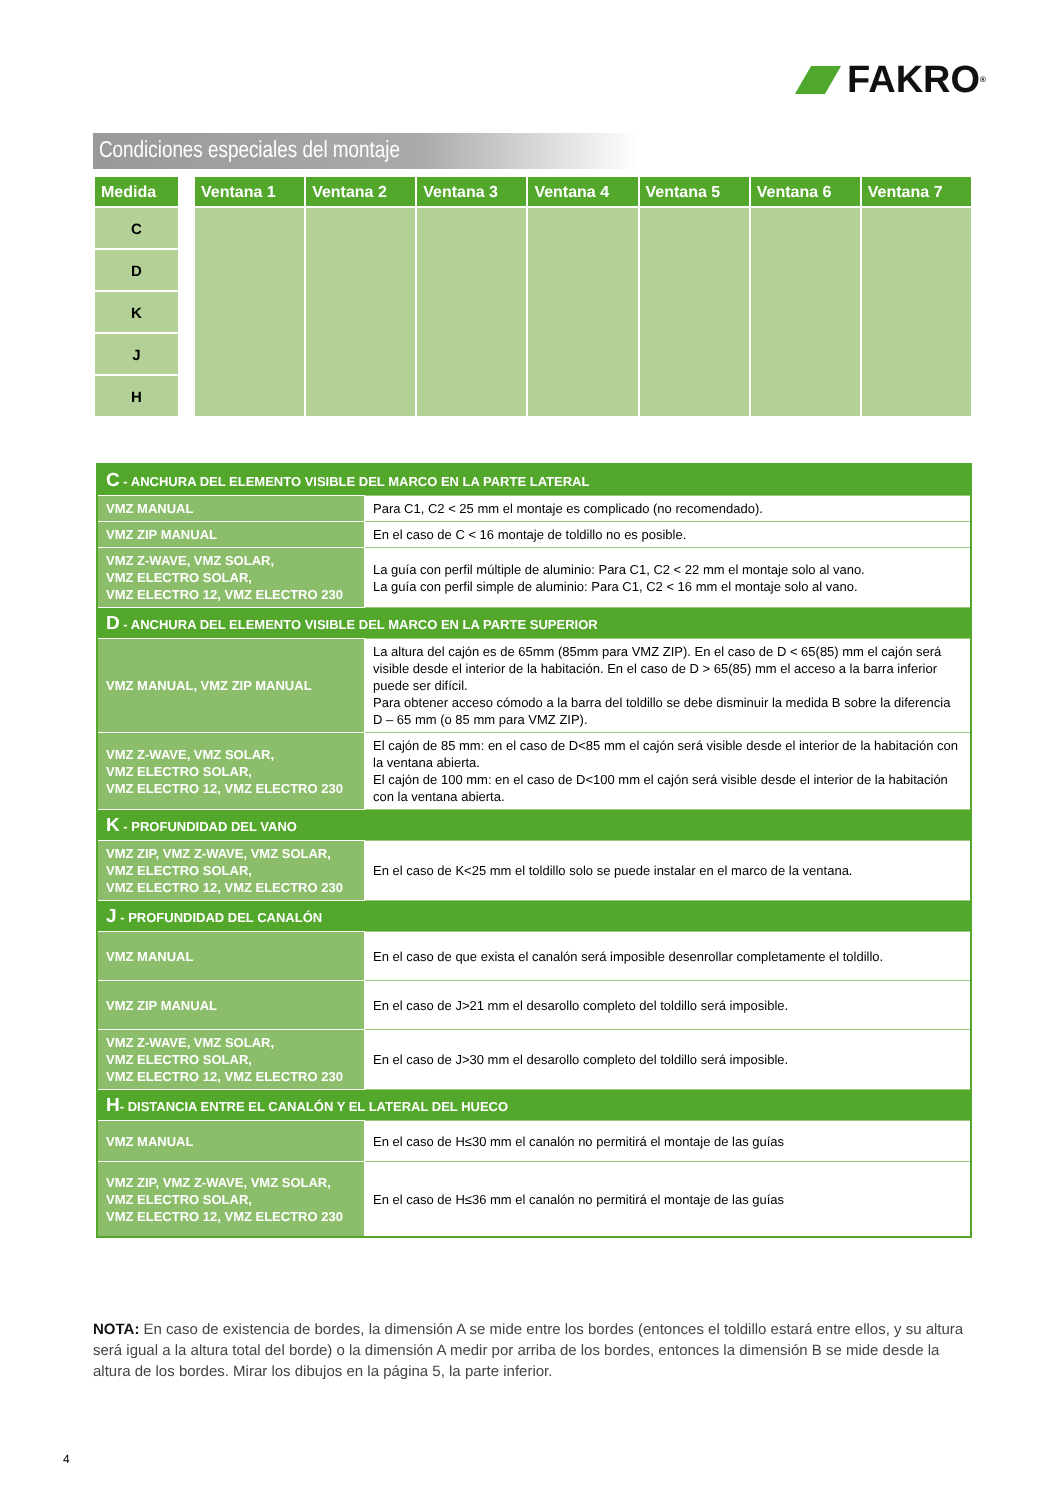FAKRO<sup>®</sup>
Condiciones especiales del montaje
| Medida | | Ventana 1 | Ventana 2 | Ventana 3 | Ventana 4 | Ventana 5 | Ventana 6 | Ventana 7 |
| --- | --- | --- | --- | --- | --- | --- | --- | --- |
| C | | | | | | | | |
| D | | | | | | | | |
| K | | | | | | | | |
| J | | | | | | | | |
| H | | | | | | | | |
| C - ANCHURA DEL ELEMENTO VISIBLE DEL MARCO EN LA PARTE LATERAL | |
| VMZ MANUAL | Para C1, C2 < 25 mm el montaje es complicado (no recomendado). |
| VMZ ZIP MANUAL | En el caso de C < 16 montaje de toldillo no es posible. |
| VMZ Z-WAVE, VMZ SOLAR, VMZ ELECTRO SOLAR, VMZ ELECTRO 12, VMZ ELECTRO 230 | La guía con perfil múltiple de aluminio: Para C1, C2 < 22 mm el montaje solo al vano. La guía con perfil simple de aluminio: Para C1, C2 < 16 mm el montaje solo al vano. |
| D - ANCHURA DEL ELEMENTO VISIBLE DEL MARCO EN LA PARTE SUPERIOR | |
| VMZ MANUAL, VMZ ZIP MANUAL | La altura del cajón es de 65mm (85mm para VMZ ZIP). En el caso de D < 65(85) mm el cajón será visible desde el interior de la habitación. En el caso de D > 65(85) mm el acceso a la barra inferior puede ser difícil. Para obtener acceso cómodo a la barra del toldillo se debe disminuir la medida B sobre la diferencia D – 65 mm (o 85 mm para VMZ ZIP). |
| VMZ Z-WAVE, VMZ SOLAR, VMZ ELECTRO SOLAR, VMZ ELECTRO 12, VMZ ELECTRO 230 | El cajón de 85 mm: en el caso de D<85 mm el cajón será visible desde el interior de la habitación con la ventana abierta. El cajón de 100 mm: en el caso de D<100 mm el cajón será visible desde el interior de la habitación con la ventana abierta. |
| K - PROFUNDIDAD DEL VANO | |
| VMZ ZIP, VMZ Z-WAVE, VMZ SOLAR, VMZ ELECTRO SOLAR, VMZ ELECTRO 12, VMZ ELECTRO 230 | En el caso de K<25 mm el toldillo solo se puede instalar en el marco de la ventana. |
| J - PROFUNDIDAD DEL CANALÓN | |
| VMZ MANUAL | En el caso de que exista el canalón será imposible desenrollar completamente el toldillo. |
| VMZ ZIP MANUAL | En el caso de J>21 mm el desarollo completo del toldillo será imposible. |
| VMZ Z-WAVE, VMZ SOLAR, VMZ ELECTRO SOLAR, VMZ ELECTRO 12, VMZ ELECTRO 230 | En el caso de J>30 mm el desarollo completo del toldillo será imposible. |
| H - DISTANCIA ENTRE EL CANALÓN Y EL LATERAL DEL HUECO | |
| VMZ MANUAL | En el caso de H≤30 mm el canalón no permitirá el montaje de las guías |
| VMZ ZIP, VMZ Z-WAVE, VMZ SOLAR, VMZ ELECTRO SOLAR, VMZ ELECTRO 12, VMZ ELECTRO 230 | En el caso de H≤36 mm el canalón no permitirá el montaje de las guías |
NOTA: En caso de existencia de bordes, la dimensión A se mide entre los bordes (entonces el toldillo estará entre ellos, y su altura será igual a la altura total del borde) o la dimensión A medir por arriba de los bordes, entonces la dimensión B se mide desde la altura de los bordes. Mirar los dibujos en la página 5, la parte inferior.
4